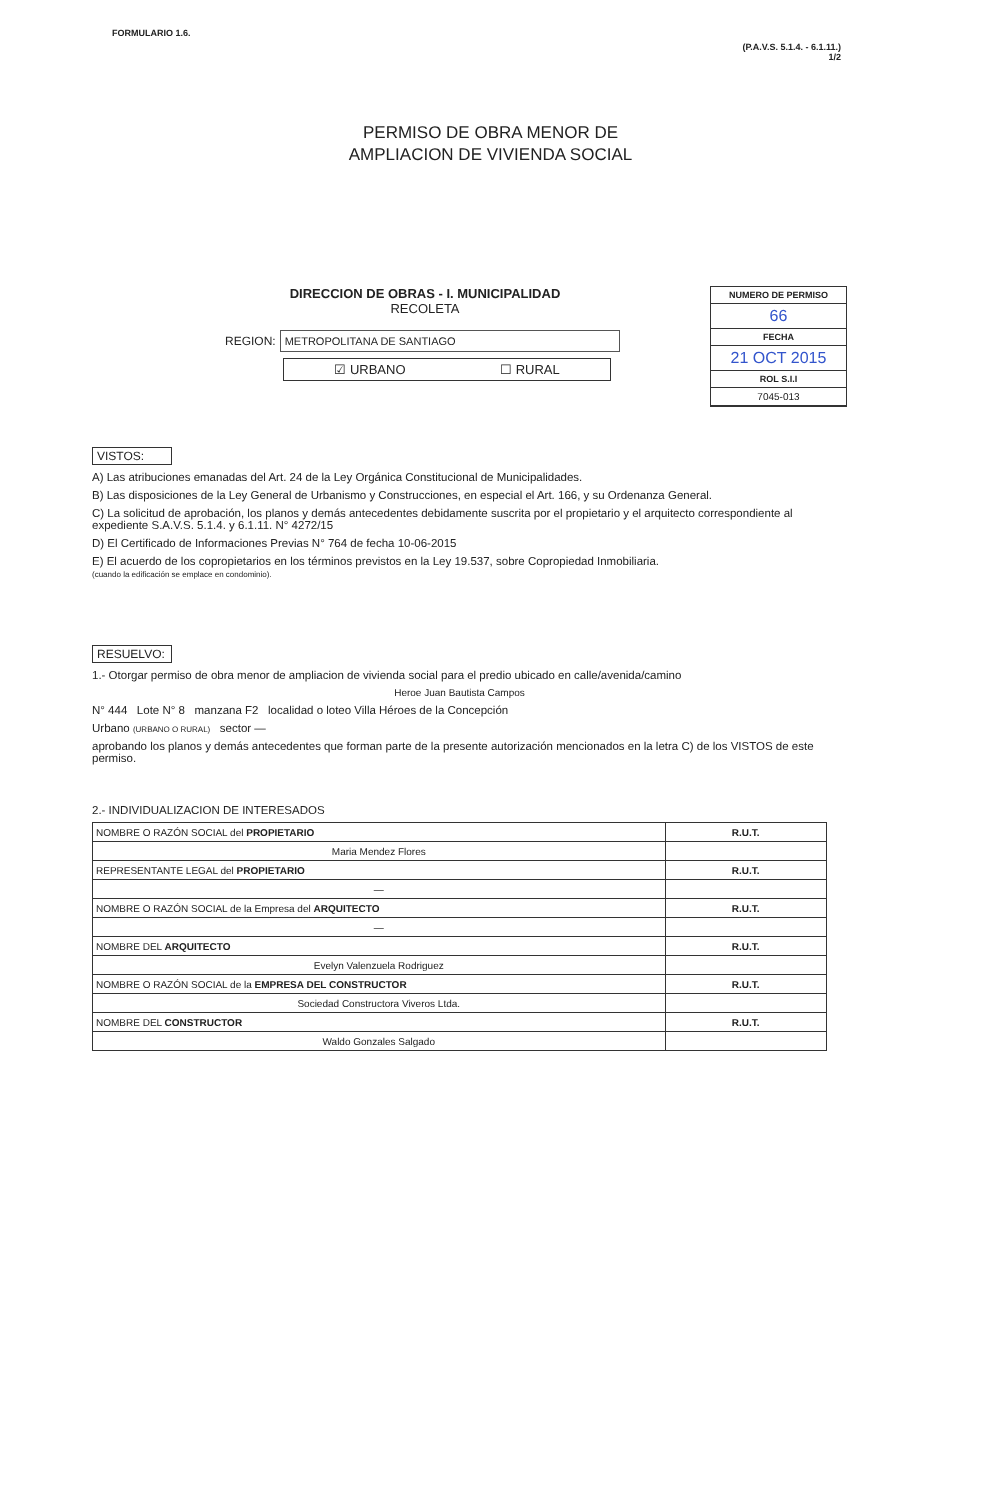FORMULARIO 1.6.
(P.A.V.S. 5.1.4. - 6.1.11.)
1/2
PERMISO DE OBRA MENOR DE
AMPLIACION DE VIVIENDA SOCIAL
DIRECCION DE OBRAS - I. MUNICIPALIDAD
RECOLETA
REGION: METROPOLITANA DE SANTIAGO
☑ URBANO ☐ RURAL
NUMERO DE PERMISO
66
FECHA
21 OCT 2015
ROL S.I.I
7045-013
VISTOS:
A) Las atribuciones emanadas del Art. 24 de la Ley Orgánica Constitucional de Municipalidades.
B) Las disposiciones de la Ley General de Urbanismo y Construcciones, en especial el Art. 166, y su Ordenanza General.
C) La solicitud de aprobación, los planos y demás antecedentes debidamente suscrita por el propietario y el arquitecto correspondiente al expediente S.A.V.S. 5.1.4. y 6.1.11. N° 4272/15
D) El Certificado de Informaciones Previas N° 764 de fecha 10-06-2015
E) El acuerdo de los copropietarios en los términos previstos en la Ley 19.537, sobre Copropiedad Inmobiliaria.
(cuando la edificación se emplace en condominio).
RESUELVO:
1.- Otorgar permiso de obra menor de ampliacion de vivienda social para el predio ubicado en calle/avenida/camino
Heroe Juan Bautista Campos
N° 444 Lote N° 8 manzana F2 localidad o loteo Villa Héroes de la Concepción
Urbano (URBANO O RURAL) sector —
aprobando los planos y demás antecedentes que forman parte de la presente autorización mencionados en la letra C) de los VISTOS de este permiso.
2.- INDIVIDUALIZACION DE INTERESADOS
| NOMBRE O RAZÓN SOCIAL del PROPIETARIO | R.U.T. |
| Maria Mendez Flores | |
| REPRESENTANTE LEGAL del PROPIETARIO | R.U.T. |
| — | |
| NOMBRE O RAZÓN SOCIAL de la Empresa del ARQUITECTO | R.U.T. |
| — | |
| NOMBRE DEL ARQUITECTO | R.U.T. |
| Evelyn Valenzuela Rodriguez | |
| NOMBRE O RAZÓN SOCIAL de la EMPRESA DEL CONSTRUCTOR | R.U.T. |
| Sociedad Constructora Viveros Ltda. | |
| NOMBRE DEL CONSTRUCTOR | R.U.T. |
| Waldo Gonzales Salgado | |